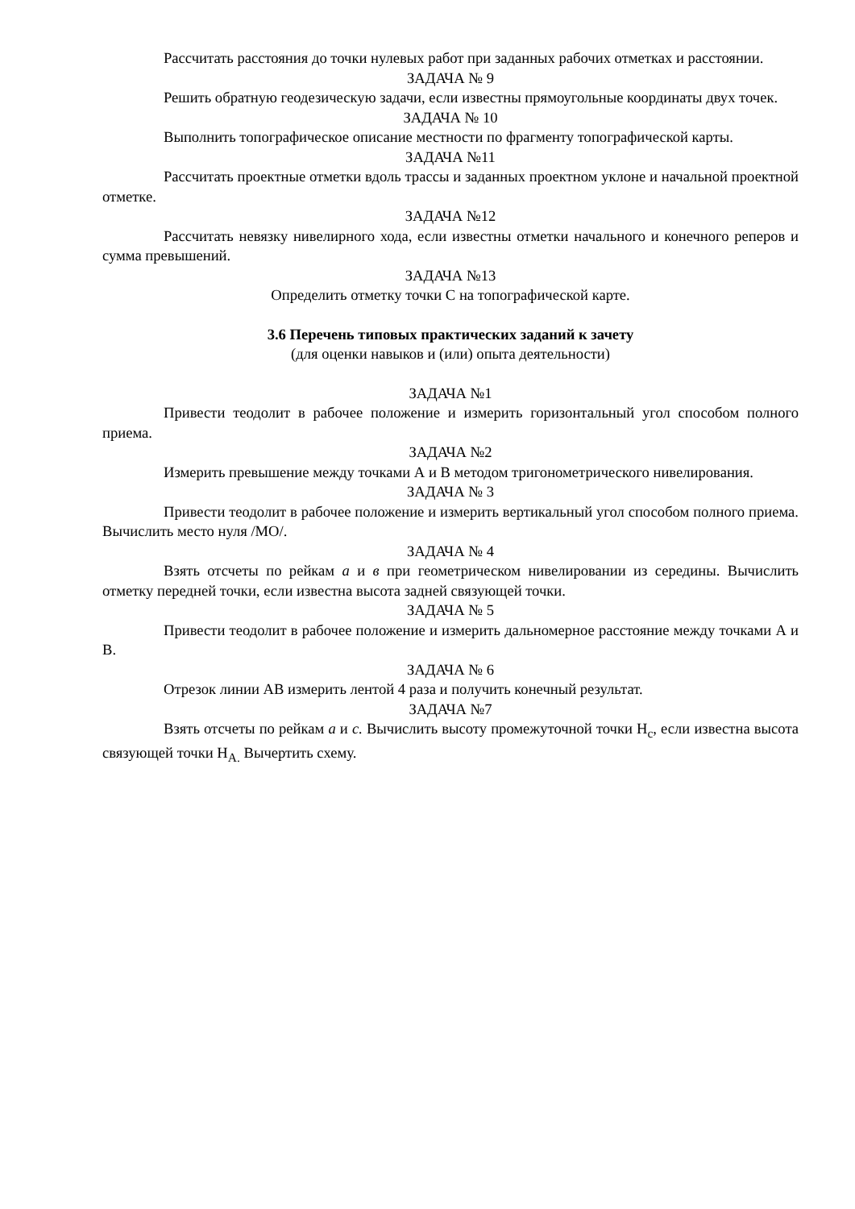Рассчитать расстояния до точки нулевых работ при заданных рабочих отметках и расстоянии.
ЗАДАЧА № 9
Решить обратную геодезическую задачи, если известны прямоугольные координаты двух точек.
ЗАДАЧА № 10
Выполнить топографическое описание местности по фрагменту топографической карты.
ЗАДАЧА №11
Рассчитать проектные отметки вдоль трассы и заданных проектном уклоне и начальной проектной отметке.
ЗАДАЧА №12
Рассчитать невязку нивелирного хода, если известны отметки начального и конечного реперов и сумма превышений.
ЗАДАЧА №13
Определить отметку точки С на топографической карте.
3.6 Перечень типовых практических заданий к зачету
(для оценки навыков и (или) опыта деятельности)
ЗАДАЧА №1
Привести теодолит в рабочее положение и измерить горизонтальный угол способом полного приема.
ЗАДАЧА №2
Измерить превышение между точками А и В методом тригонометрического нивелирования.
ЗАДАЧА № 3
Привести теодолит в рабочее положение и измерить вертикальный угол способом полного приема. Вычислить место нуля /МО/.
ЗАДАЧА № 4
Взять отсчеты по рейкам а и в при геометрическом нивелировании из середины. Вычислить отметку передней точки, если известна высота задней связующей точки.
ЗАДАЧА № 5
Привести теодолит в рабочее положение и измерить дальномерное расстояние между точками А и В.
ЗАДАЧА № 6
Отрезок линии АВ измерить лентой 4 раза и получить конечный результат.
ЗАДАЧА №7
Взять отсчеты по рейкам а и с. Вычислить высоту промежуточной точки Н<sub>с</sub>, если известна высота связующей точки Н<sub>А.</sub> Вычертить схему.